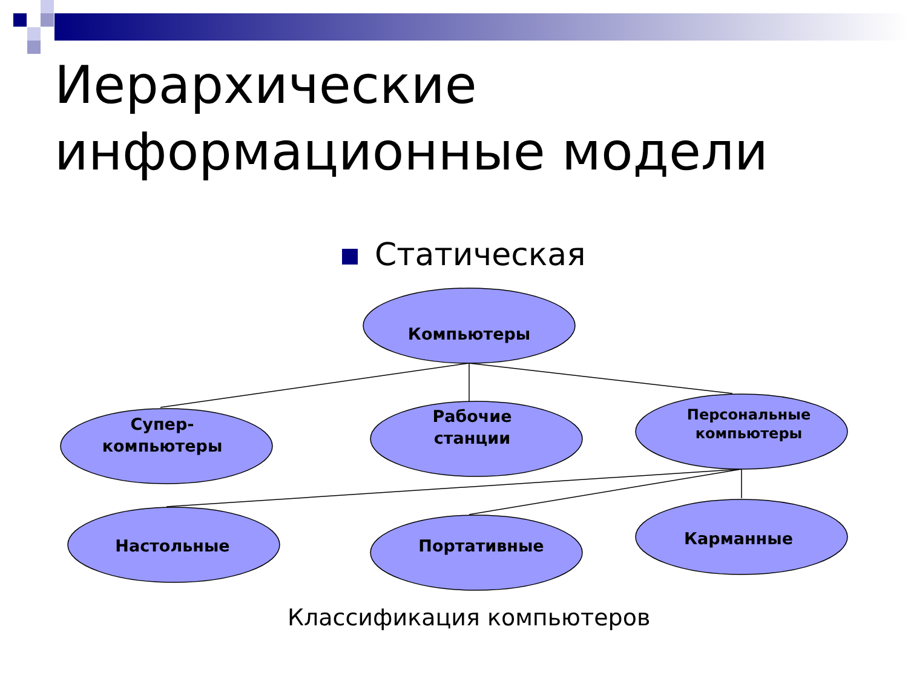Иерархические
информационные модели
Статическая
Компьютеры
Супер-
компьютеры
Рабочие
станции
Персональные
компьютеры
Настольные Портативные Карманные
Классификация компьютеров